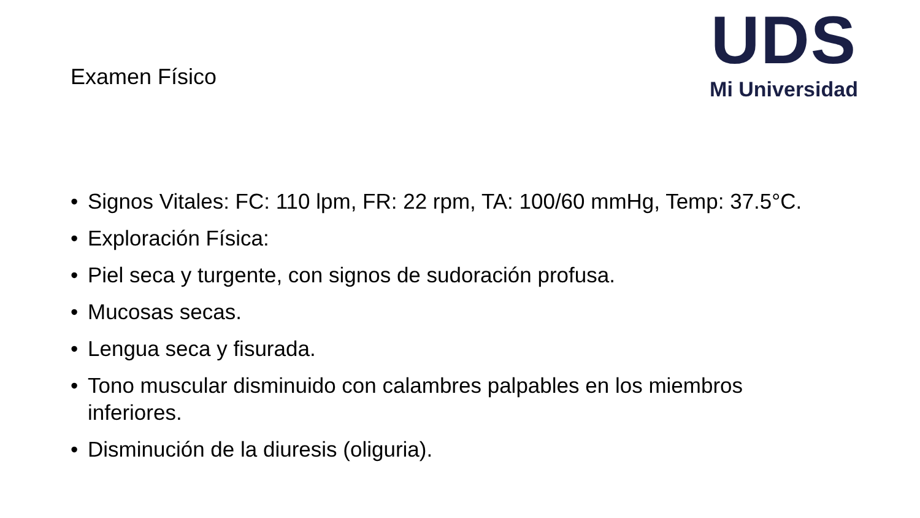UDS
Mi Universidad
Examen Físico
• Signos Vitales: FC: 110 lpm, FR: 22 rpm, TA: 100/60 mmHg, Temp: 37.5°C.
• Exploración Física:
• Piel seca y turgente, con signos de sudoración profusa.
• Mucosas secas.
• Lengua seca y fisurada.
• Tono muscular disminuido con calambres palpables en los miembros inferiores.
• Disminución de la diuresis (oliguria).